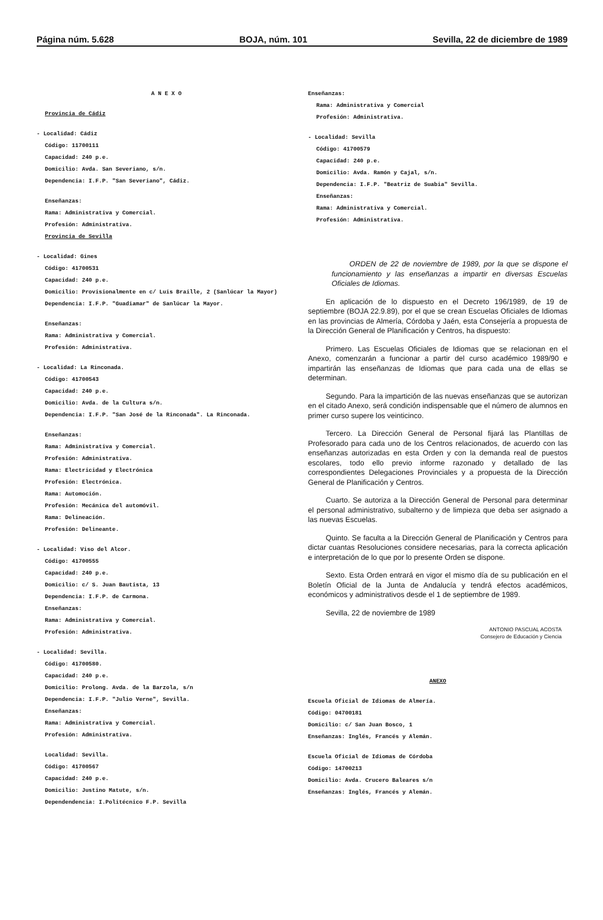Página núm. 5.628 BOJA, núm. 101 Sevilla, 22 de diciembre de 1989
A N E X O
Provincia de Cádiz
- Localidad: Cádiz
Código: 11700111
Capacidad: 240 p.e.
Domicilio: Avda. San Severiano, s/n.
Dependencia: I.F.P. "San Severiano", Cádiz.
Enseñanzas:
Rama: Administrativa y Comercial.
Profesión: Administrativa.
Provincia de Sevilla
- Localidad: Gines
Código: 41700531
Capacidad: 240 p.e.
Domicilio: Provisionalmente en c/ Luis Braille, 2 (Sanlúcar la Mayor)
Dependencia: I.F.P. "Guadiamar" de Sanlúcar la Mayor.
Enseñanzas:
Rama: Administrativa y Comercial.
Profesión: Administrativa.
- Localidad: La Rinconada.
Código: 41700543
Capacidad: 240 p.e.
Domicilio: Avda. de la Cultura s/n.
Dependencia: I.F.P. "San José de la Rinconada". La Rinconada.
Enseñanzas:
Rama: Administrativa y Comercial.
Profesión: Administrativa.
Rama: Electricidad y Electrónica
Profesión: Electrónica.
Rama: Automoción.
Profesión: Mecánica del automóvil.
Rama: Delineación.
Profesión: Delineante.
- Localidad: Viso del Alcor.
Código: 41700555
Capacidad: 240 p.e.
Domicilio: c/ S. Juan Bautista, 13
Dependencia: I.F.P. de Carmona.
Enseñanzas:
Rama: Administrativa y Comercial.
Profesión: Administrativa.
- Localidad: Sevilla.
Código: 41700580.
Capacidad: 240 p.e.
Domicilio: Prolong. Avda. de la Barzola, s/n
Dependencia: I.F.P. "Julio Verne", Sevilla.
Enseñanzas:
Rama: Administrativa y Comercial.
Profesión: Administrativa.
Localidad: Sevilla.
Código: 41700567
Capacidad: 240 p.e.
Domicilio: Justino Matute, s/n.
Dependendencia: I.Politécnico F.P. Sevilla
Enseñanzas:
Rama: Administrativa y Comercial
Profesión: Administrativa.
- Localidad: Sevilla
Código: 41700579
Capacidad: 240 p.e.
Domicilio: Avda. Ramón y Cajal, s/n.
Dependencia: I.F.P. "Beatriz de Suabia" Sevilla.
Enseñanzas:
Rama: Administrativa y Comercial.
Profesión: Administrativa.
ORDEN de 22 de noviembre de 1989, por la que se dispone el funcionamiento y las enseñanzas a impartir en diversas Escuelas Oficiales de Idiomas.
En aplicación de lo dispuesto en el Decreto 196/1989, de 19 de septiembre (BOJA 22.9.89), por el que se crean Escuelas Oficiales de Idiomas en las provincias de Almería, Córdoba y Jaén, esta Consejería a propuesta de la Dirección General de Planificación y Centros, ha dispuesto:
Primero. Las Escuelas Oficiales de Idiomas que se relacionan en el Anexo, comenzarán a funcionar a partir del curso académico 1989/90 e impartirán las enseñanzas de Idiomas que para cada una de ellas se determinan.
Segundo. Para la impartición de las nuevas enseñanzas que se autorizan en el citado Anexo, será condición indispensable que el número de alumnos en primer curso supere los veinticinco.
Tercero. La Dirección General de Personal fijará las Plantillas de Profesorado para cada uno de los Centros relacionados, de acuerdo con las enseñanzas autorizadas en esta Orden y con la demanda real de puestos escolares, todo ello previo informe razonado y detallado de las correspondientes Delegaciones Provinciales y a propuesta de la Dirección General de Planificación y Centros.
Cuarto. Se autoriza a la Dirección General de Personal para determinar el personal administrativo, subalterno y de limpieza que deba ser asignado a las nuevas Escuelas.
Quinto. Se faculta a la Dirección General de Planificación y Centros para dictar cuantas Resoluciones considere necesarias, para la correcta aplicación e interpretación de lo que por lo presente Orden se dispone.
Sexto. Esta Orden entrará en vigor el mismo día de su publicación en el Boletín Oficial de la Junta de Andalucía y tendrá efectos académicos, económicos y administrativos desde el 1 de septiembre de 1989.
Sevilla, 22 de noviembre de 1989
ANTONIO PASCUAL ACOSTA
Consejero de Educación y Ciencia
ANEXO
Escuela Oficial de Idiomas de Almería.
Código: 04700181
Domicilio: c/ San Juan Bosco, 1
Enseñanzas: Inglés, Francés y Alemán.
Escuela Oficial de Idiomas de Córdoba
Código: 14700213
Domicilio: Avda. Crucero Baleares s/n
Enseñanzas: Inglés, Francés y Alemán.